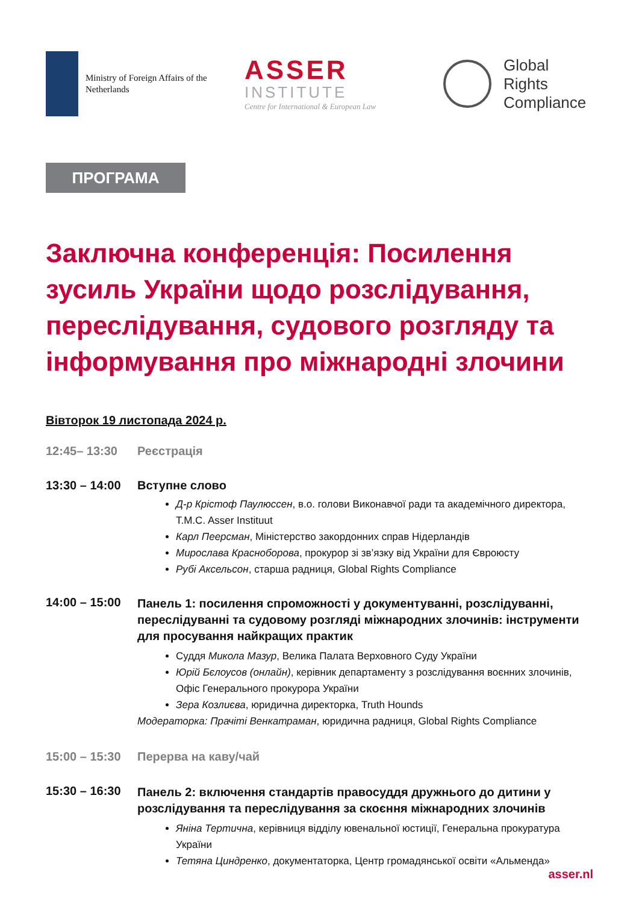Ministry of Foreign Affairs of the
Netherlands
ASSER
INSTITUTE
Centre for International & European Law
Global
Rights
Compliance
ПРОГРАМА
Заключна конференція: Посилення зусиль України щодо розслідування, переслідування, судового розгляду та інформування про міжнародні злочини
Вівторок 19 листопада 2024 р.
12:45– 13:30 Реєстрація
13:30 – 14:00
Вступне слово
Д-р Крістоф Паулюссен, в.о. голови Виконавчої ради та академічного директора, T.M.C. Asser Instituut
Карл Пеерсман, Міністерство закордонних справ Нідерландів
Мирослава Красноборова, прокурор зі зв’язку від України для Євроюсту
Рубі Аксельсон, старша радниця, Global Rights Compliance
14:00 – 15:00
Панель 1: посилення спроможності у документуванні, розслідуванні, переслідуванні та судовому розгляді міжнародних злочинів: інструменти для просування найкращих практик
Суддя Микола Мазур, Велика Палата Верховного Суду України
Юрій Бєлоусов (онлайн), керівник департаменту з розслідування воєнних злочинів, Офіс Генерального прокурора України
Зера Козлиєва, юридична директорка, Truth Hounds
Модераторка: Прачіті Венкатраман, юридична радниця, Global Rights Compliance
15:00 – 15:30
Перерва на каву/чай
15:30 – 16:30
Панель 2: включення стандартів правосуддя дружнього до дитини у розслідування та переслідування за скоєння міжнародних злочинів
Яніна Тертична, керівниця відділу ювенальної юстиції, Генеральна прокуратура України
Тетяна Циндренко, документаторка, Центр громадянської освіти «Альменда»
asser.nl